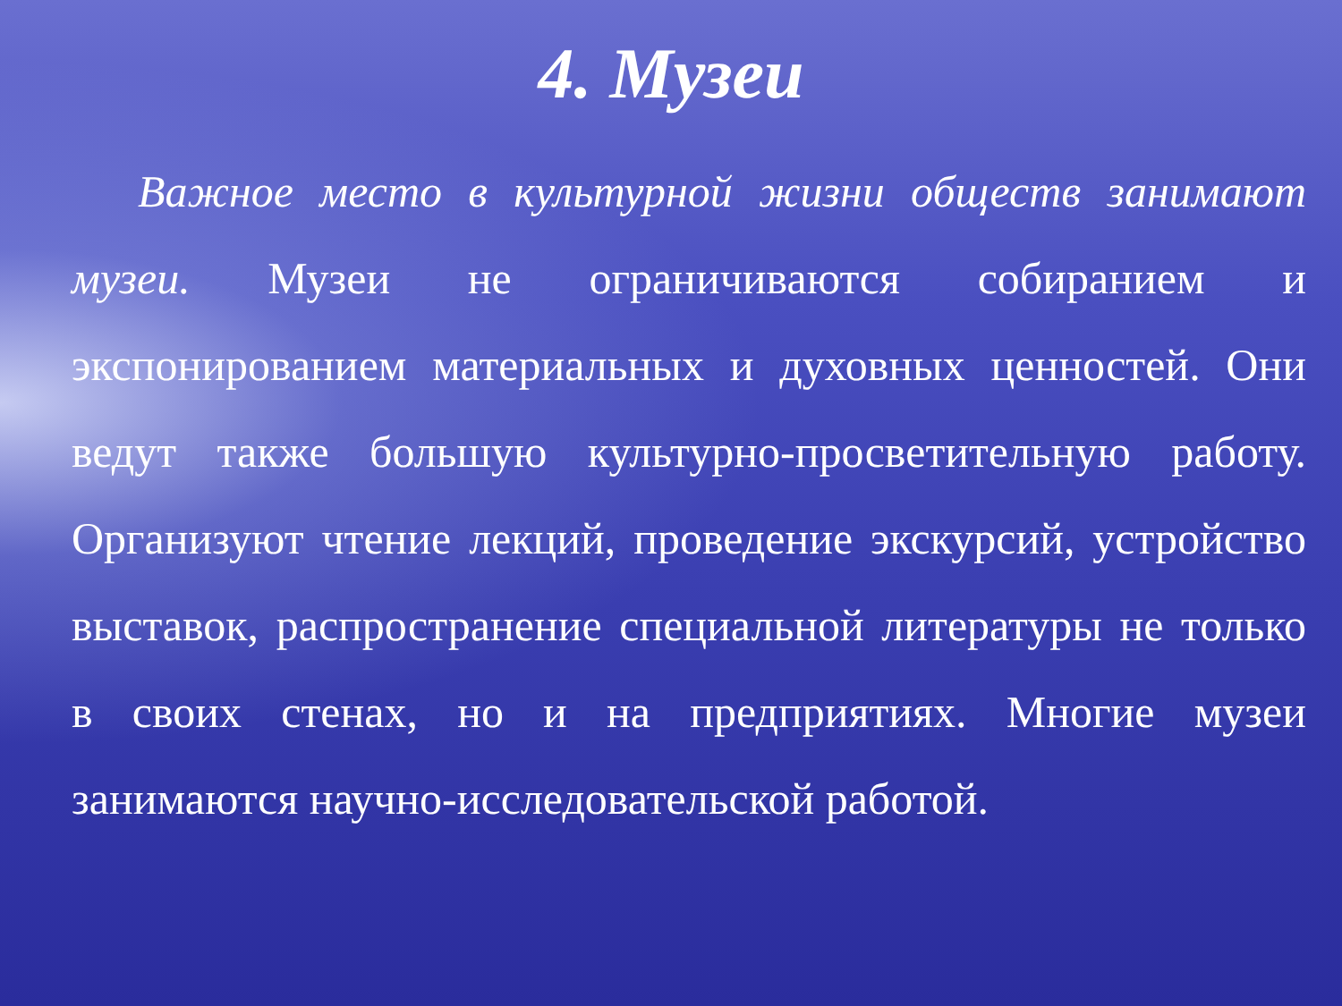4. Музеи
Важное место в культурной жизни обществ занимают музеи. Музеи не ограничиваются собиранием и экспонированием материальных и духовных ценностей. Они ведут также большую культурно-просветительную работу. Организуют чтение лекций, проведение экскурсий, устройство выставок, распространение специальной литературы не только в своих стенах, но и на предприятиях. Многие музеи занимаются научно-исследовательской работой.